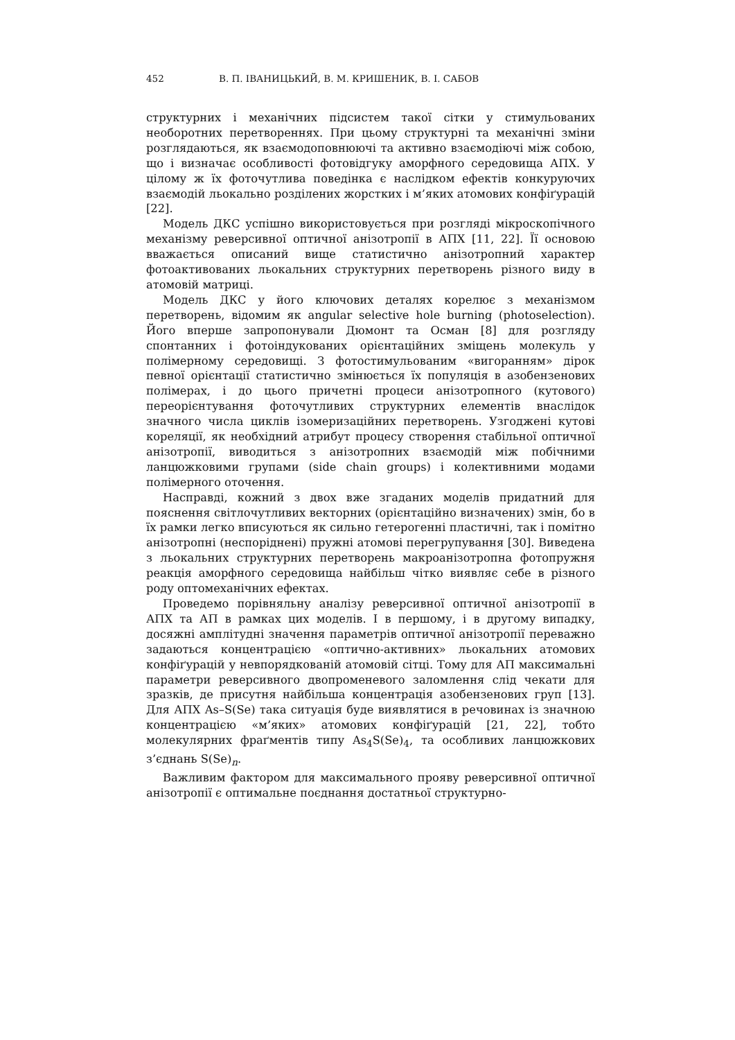452 В. П. ІВАНИЦЬКИЙ, В. М. КРИШЕНИК, В. І. САБОВ
структурних і механічних підсистем такої сітки у стимульованих необоротних перетвореннях. При цьому структурні та механічні зміни розглядаються, як взаємодоповнюючі та активно взаємодіючі між собою, що і визначає особливості фотовідгуку аморфного середовища АПХ. У цілому ж їх фоточутлива поведінка є наслідком ефектів конкуруючих взаємодій льокально розділених жорстких і м’яких атомових конфіґурацій [22].
Модель ДКС успішно використовується при розгляді мікроскопічного механізму реверсивної оптичної анізотропії в АПХ [11, 22]. Її основою вважається описаний вище статистично анізотропний характер фотоактивованих льокальних структурних перетворень різного виду в атомовій матриці.
Модель ДКС у його ключових деталях корелює з механізмом перетворень, відомим як angular selective hole burning (photoselection). Його вперше запропонували Дюмонт та Осман [8] для розгляду спонтанних і фотоіндукованих орієнтаційних зміщень молекуль у полімерному середовищі. З фотостимульованим «вигоранням» дірок певної орієнтації статистично змінюється їх популяція в азобензенових полімерах, і до цього причетні процеси анізотропного (кутового) переорієнтування фоточутливих структурних елементів внаслідок значного числа циклів ізомеризаційних перетворень. Узгоджені кутові кореляції, як необхідний атрибут процесу створення стабільної оптичної анізотропії, виводиться з анізотропних взаємодій між побічними ланцюжковими групами (side chain groups) і колективними модами полімерного оточення.
Насправді, кожний з двох вже згаданих моделів придатний для пояснення світлочутливих векторних (орієнтаційно визначених) змін, бо в їх рамки легко вписуються як сильно гетерогенні пластичні, так і помітно анізотропні (неспоріднені) пружні атомові перегрупування [30]. Виведена з льокальних структурних перетворень макроанізотропна фотопружня реакція аморфного середовища найбільш чітко виявляє себе в різного роду оптомеханічних ефектах.
Проведемо порівняльну аналізу реверсивної оптичної анізотропії в АПХ та АП в рамках цих моделів. І в першому, і в другому випадку, досяжні амплітудні значення параметрів оптичної анізотропії переважно задаються концентрацією «оптично-активних» льокальних атомових конфіґурацій у невпорядкованій атомовій сітці. Тому для АП максимальні параметри реверсивного двопроменевого заломлення слід чекати для зразків, де присутня найбільша концентрація азобензенових груп [13]. Для АПХ As–S(Se) така ситуація буде виявлятися в речовинах із значною концентрацією «м’яких» атомових конфіґурацій [21, 22], тобто молекулярних фраґментів типу As<sub>4</sub>S(Se)<sub>4</sub>, та особливих ланцюжкових з’єднань S(Se)<sub>n</sub>.
Важливим фактором для максимального прояву реверсивної оптичної анізотропії є оптимальне поєднання достатньої структурно-